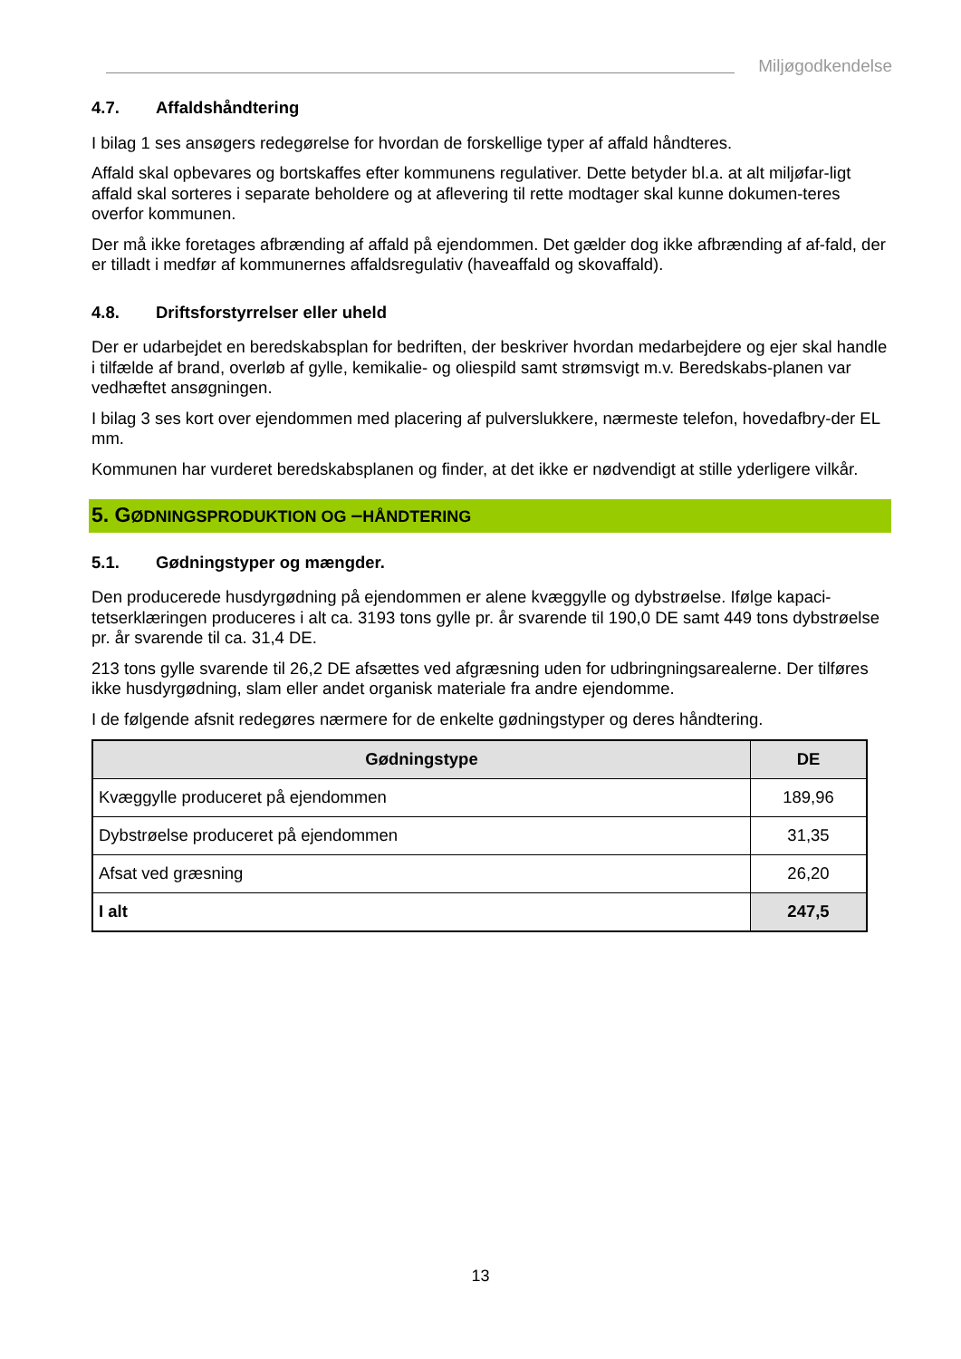Miljøgodkendelse
4.7. Affaldshåndtering
I bilag 1 ses ansøgers redegørelse for hvordan de forskellige typer af affald håndteres.
Affald skal opbevares og bortskaffes efter kommunens regulativer. Dette betyder bl.a. at alt miljøfar-ligt affald skal sorteres i separate beholdere og at aflevering til rette modtager skal kunne dokumen-teres overfor kommunen.
Der må ikke foretages afbrænding af affald på ejendommen. Det gælder dog ikke afbrænding af af-fald, der er tilladt i medfør af kommunernes affaldsregulativ (haveaffald og skovaffald).
4.8. Driftsforstyrrelser eller uheld
Der er udarbejdet en beredskabsplan for bedriften, der beskriver hvordan medarbejdere og ejer skal handle i tilfælde af brand, overløb af gylle, kemikalie- og oliespild samt strømsvigt m.v. Beredskabs-planen var vedhæftet ansøgningen.
I bilag 3 ses kort over ejendommen med placering af pulverslukkere, nærmeste telefon, hovedafbry-der EL mm.
Kommunen har vurderet beredskabsplanen og finder, at det ikke er nødvendigt at stille yderligere vilkår.
5. GØDNINGSPRODUKTION OG –HÅNDTERING
5.1. Gødningstyper og mængder.
Den producerede husdyrgødning på ejendommen er alene kvæggylle og dybstrøelse. Ifølge kapaci-tetserklæringen produceres i alt ca. 3193 tons gylle pr. år svarende til 190,0 DE samt 449 tons dybstrøelse pr. år svarende til ca. 31,4 DE.
213 tons gylle svarende til 26,2 DE afsættes ved afgræsning uden for udbringningsarealerne. Der tilføres ikke husdyrgødning, slam eller andet organisk materiale fra andre ejendomme.
I de følgende afsnit redegøres nærmere for de enkelte gødningstyper og deres håndtering.
| Gødningstype | DE |
| --- | --- |
| Kvæggylle produceret på ejendommen | 189,96 |
| Dybstrøelse produceret på ejendommen | 31,35 |
| Afsat ved græsning | 26,20 |
| I alt | 247,5 |
13